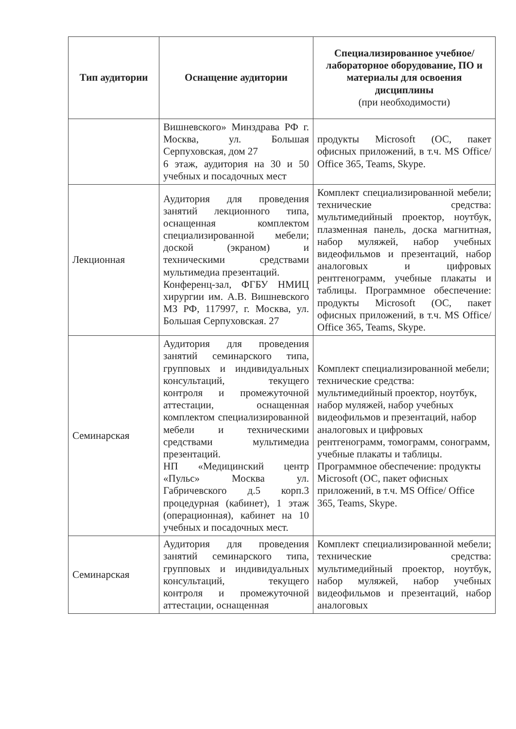| Тип аудитории | Оснащение аудитории | Специализированное учебное/лабораторное оборудование, ПО и материалы для освоения дисциплины (при необходимости) |
| --- | --- | --- |
| | Вишневского» Минздрава РФ г. Москва, ул. Большая Серпуховская, дом 27 6 этаж, аудитория на 30 и 50 учебных и посадочных мест | продукты Microsoft (ОС, пакет офисных приложений, в т.ч. MS Office/ Office 365, Teams, Skype. |
| Лекционная | Аудитория для проведения занятий лекционного типа, оснащенная комплектом специализированной мебели; доской (экраном) и техническими средствами мультимедиа презентаций. Конференц-зал, ФГБУ НМИЦ хирургии им. А.В. Вишневского МЗ РФ, 117997, г. Москва, ул. Большая Серпуховская. 27 | Комплект специализированной мебели; технические средства: мультимедийный проектор, ноутбук, плазменная панель, доска магнитная, набор муляжей, набор учебных видеофильмов и презентаций, набор аналоговых и цифровых рентгенограмм, учебные плакаты и таблицы. Программное обеспечение: продукты Microsoft (ОС, пакет офисных приложений, в т.ч. MS Office/ Office 365, Teams, Skype. |
| Семинарская | Аудитория для проведения занятий семинарского типа, групповых и индивидуальных консультаций, текущего контроля и промежуточной аттестации, оснащенная комплектом специализированной мебели и техническими средствами мультимедиа презентаций. НП «Медицинский центр «Пульс» Москва ул. Габричевского д.5 корп.3 процедурная (кабинет), 1 этаж (операционная), кабинет на 10 учебных и посадочных мест. | Комплект специализированной мебели; технические средства: мультимедийный проектор, ноутбук, набор муляжей, набор учебных видеофильмов и презентаций, набор аналоговых и цифровых рентгенограмм, томограмм, сонограмм, учебные плакаты и таблицы. Программное обеспечение: продукты Microsoft (ОС, пакет офисных приложений, в т.ч. MS Office/ Office 365, Teams, Skype. |
| Семинарская | Аудитория для проведения занятий семинарского типа, групповых и индивидуальных консультаций, текущего контроля и промежуточной аттестации, оснащенная | Комплект специализированной мебели; технические средства: мультимедийный проектор, ноутбук, набор муляжей, набор учебных видеофильмов и презентаций, набор аналоговых |